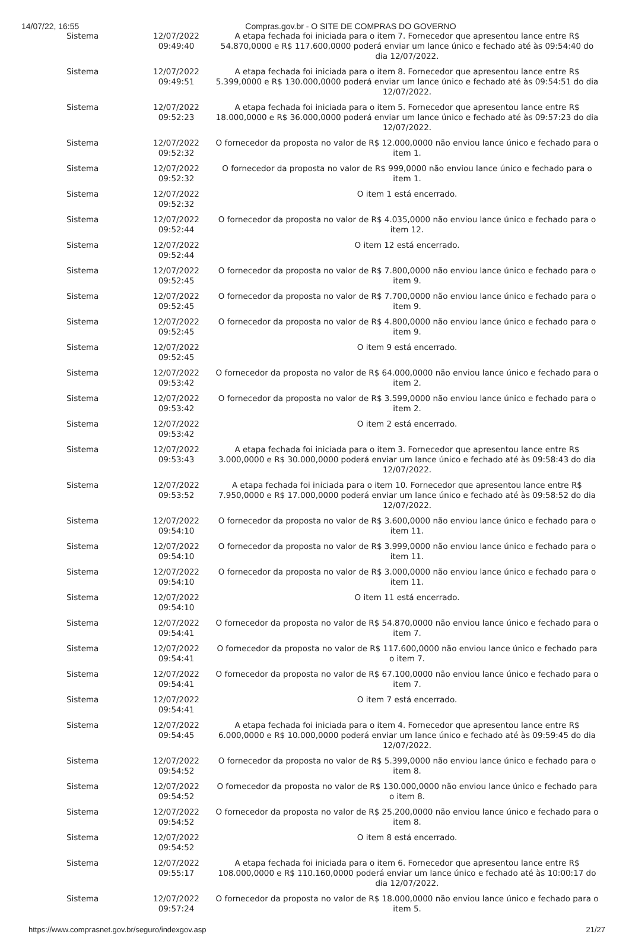14/07/22, 16:55 Compras.gov.br - O SITE DE COMPRAS DO GOVERNO
| Sistema | 12/07/2022 09:49:40 | A etapa fechada foi iniciada para o item 7. Fornecedor que apresentou lance entre R$ 54.870,0000 e R$ 117.600,0000 poderá enviar um lance único e fechado até às 09:54:40 do dia 12/07/2022. |
| Sistema | 12/07/2022 09:49:51 | A etapa fechada foi iniciada para o item 8. Fornecedor que apresentou lance entre R$ 5.399,0000 e R$ 130.000,0000 poderá enviar um lance único e fechado até às 09:54:51 do dia 12/07/2022. |
| Sistema | 12/07/2022 09:52:23 | A etapa fechada foi iniciada para o item 5. Fornecedor que apresentou lance entre R$ 18.000,0000 e R$ 36.000,0000 poderá enviar um lance único e fechado até às 09:57:23 do dia 12/07/2022. |
| Sistema | 12/07/2022 09:52:32 | O fornecedor da proposta no valor de R$ 12.000,0000 não enviou lance único e fechado para o item 1. |
| Sistema | 12/07/2022 09:52:32 | O fornecedor da proposta no valor de R$ 999,0000 não enviou lance único e fechado para o item 1. |
| Sistema | 12/07/2022 09:52:32 | O item 1 está encerrado. |
| Sistema | 12/07/2022 09:52:44 | O fornecedor da proposta no valor de R$ 4.035,0000 não enviou lance único e fechado para o item 12. |
| Sistema | 12/07/2022 09:52:44 | O item 12 está encerrado. |
| Sistema | 12/07/2022 09:52:45 | O fornecedor da proposta no valor de R$ 7.800,0000 não enviou lance único e fechado para o item 9. |
| Sistema | 12/07/2022 09:52:45 | O fornecedor da proposta no valor de R$ 7.700,0000 não enviou lance único e fechado para o item 9. |
| Sistema | 12/07/2022 09:52:45 | O fornecedor da proposta no valor de R$ 4.800,0000 não enviou lance único e fechado para o item 9. |
| Sistema | 12/07/2022 09:52:45 | O item 9 está encerrado. |
| Sistema | 12/07/2022 09:53:42 | O fornecedor da proposta no valor de R$ 64.000,0000 não enviou lance único e fechado para o item 2. |
| Sistema | 12/07/2022 09:53:42 | O fornecedor da proposta no valor de R$ 3.599,0000 não enviou lance único e fechado para o item 2. |
| Sistema | 12/07/2022 09:53:42 | O item 2 está encerrado. |
| Sistema | 12/07/2022 09:53:43 | A etapa fechada foi iniciada para o item 3. Fornecedor que apresentou lance entre R$ 3.000,0000 e R$ 30.000,0000 poderá enviar um lance único e fechado até às 09:58:43 do dia 12/07/2022. |
| Sistema | 12/07/2022 09:53:52 | A etapa fechada foi iniciada para o item 10. Fornecedor que apresentou lance entre R$ 7.950,0000 e R$ 17.000,0000 poderá enviar um lance único e fechado até às 09:58:52 do dia 12/07/2022. |
| Sistema | 12/07/2022 09:54:10 | O fornecedor da proposta no valor de R$ 3.600,0000 não enviou lance único e fechado para o item 11. |
| Sistema | 12/07/2022 09:54:10 | O fornecedor da proposta no valor de R$ 3.999,0000 não enviou lance único e fechado para o item 11. |
| Sistema | 12/07/2022 09:54:10 | O fornecedor da proposta no valor de R$ 3.000,0000 não enviou lance único e fechado para o item 11. |
| Sistema | 12/07/2022 09:54:10 | O item 11 está encerrado. |
| Sistema | 12/07/2022 09:54:41 | O fornecedor da proposta no valor de R$ 54.870,0000 não enviou lance único e fechado para o item 7. |
| Sistema | 12/07/2022 09:54:41 | O fornecedor da proposta no valor de R$ 117.600,0000 não enviou lance único e fechado para o item 7. |
| Sistema | 12/07/2022 09:54:41 | O fornecedor da proposta no valor de R$ 67.100,0000 não enviou lance único e fechado para o item 7. |
| Sistema | 12/07/2022 09:54:41 | O item 7 está encerrado. |
| Sistema | 12/07/2022 09:54:45 | A etapa fechada foi iniciada para o item 4. Fornecedor que apresentou lance entre R$ 6.000,0000 e R$ 10.000,0000 poderá enviar um lance único e fechado até às 09:59:45 do dia 12/07/2022. |
| Sistema | 12/07/2022 09:54:52 | O fornecedor da proposta no valor de R$ 5.399,0000 não enviou lance único e fechado para o item 8. |
| Sistema | 12/07/2022 09:54:52 | O fornecedor da proposta no valor de R$ 130.000,0000 não enviou lance único e fechado para o item 8. |
| Sistema | 12/07/2022 09:54:52 | O fornecedor da proposta no valor de R$ 25.200,0000 não enviou lance único e fechado para o item 8. |
| Sistema | 12/07/2022 09:54:52 | O item 8 está encerrado. |
| Sistema | 12/07/2022 09:55:17 | A etapa fechada foi iniciada para o item 6. Fornecedor que apresentou lance entre R$ 108.000,0000 e R$ 110.160,0000 poderá enviar um lance único e fechado até às 10:00:17 do dia 12/07/2022. |
| Sistema | 12/07/2022 09:57:24 | O fornecedor da proposta no valor de R$ 18.000,0000 não enviou lance único e fechado para o item 5. |
https://www.comprasnet.gov.br/seguro/indexgov.asp 21/27